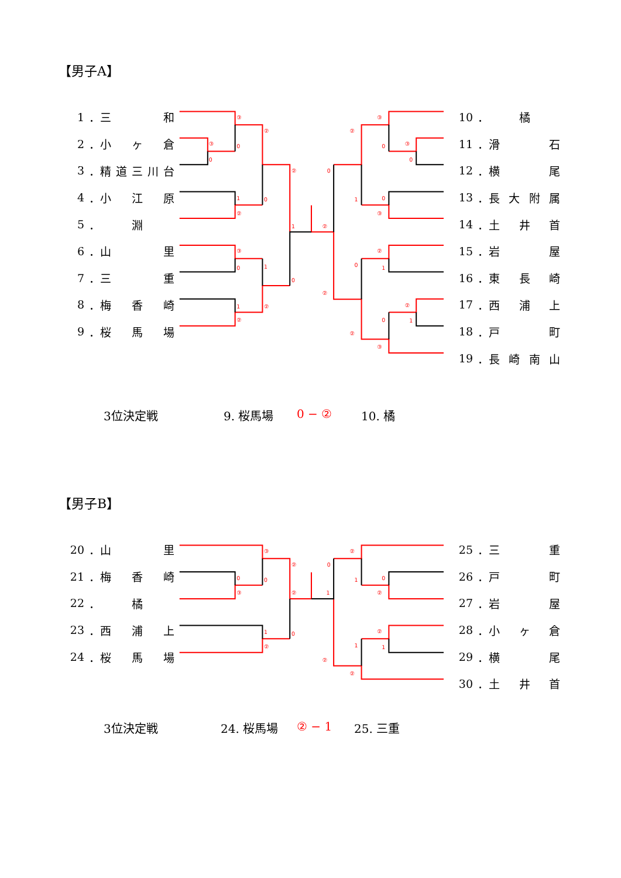【男子A】
1 ．三 和
2 ．小 ヶ 倉
3 ．精 道三川台
4 ．小 江 原
5 ． 淵
6 ．山 里
7 ．三 重
8 ．梅 香 崎
9 ．桜 馬 場
③
0
③
0
②
1
②
0
②
1
③
0
1
1
②
②
0
②
0
②
③
②
0
③
0
1
0
③
②
0
1
②
1
0
②
③
10 ． 橘
11 ．滑 石
12 ．横 尾
13 ．長 大 附 属
14 ．土 井 首
15 ．岩 屋
16 ．東 長 崎
17 ．西 浦 上
18 ．戸 町
19 ．長 崎 南 山
3位決定戦 9. 桜馬場 0 − ② 10. 橘
【男子B】
20 ．山 里
21 ．梅 香 崎
22 ． 橘
23 ．西 浦 上
24 ．桜 馬 場
③
0
③
0
②
②
1
②
0
1
0
②
②
1
0
②
②
1
1
②
25 ．三 重
26 ．戸 町
27 ．岩 屋
28 ．小 ヶ 倉
29 ．横 尾
30 ．土 井 首
3位決定戦 24. 桜馬場 ② − 1 25. 三重